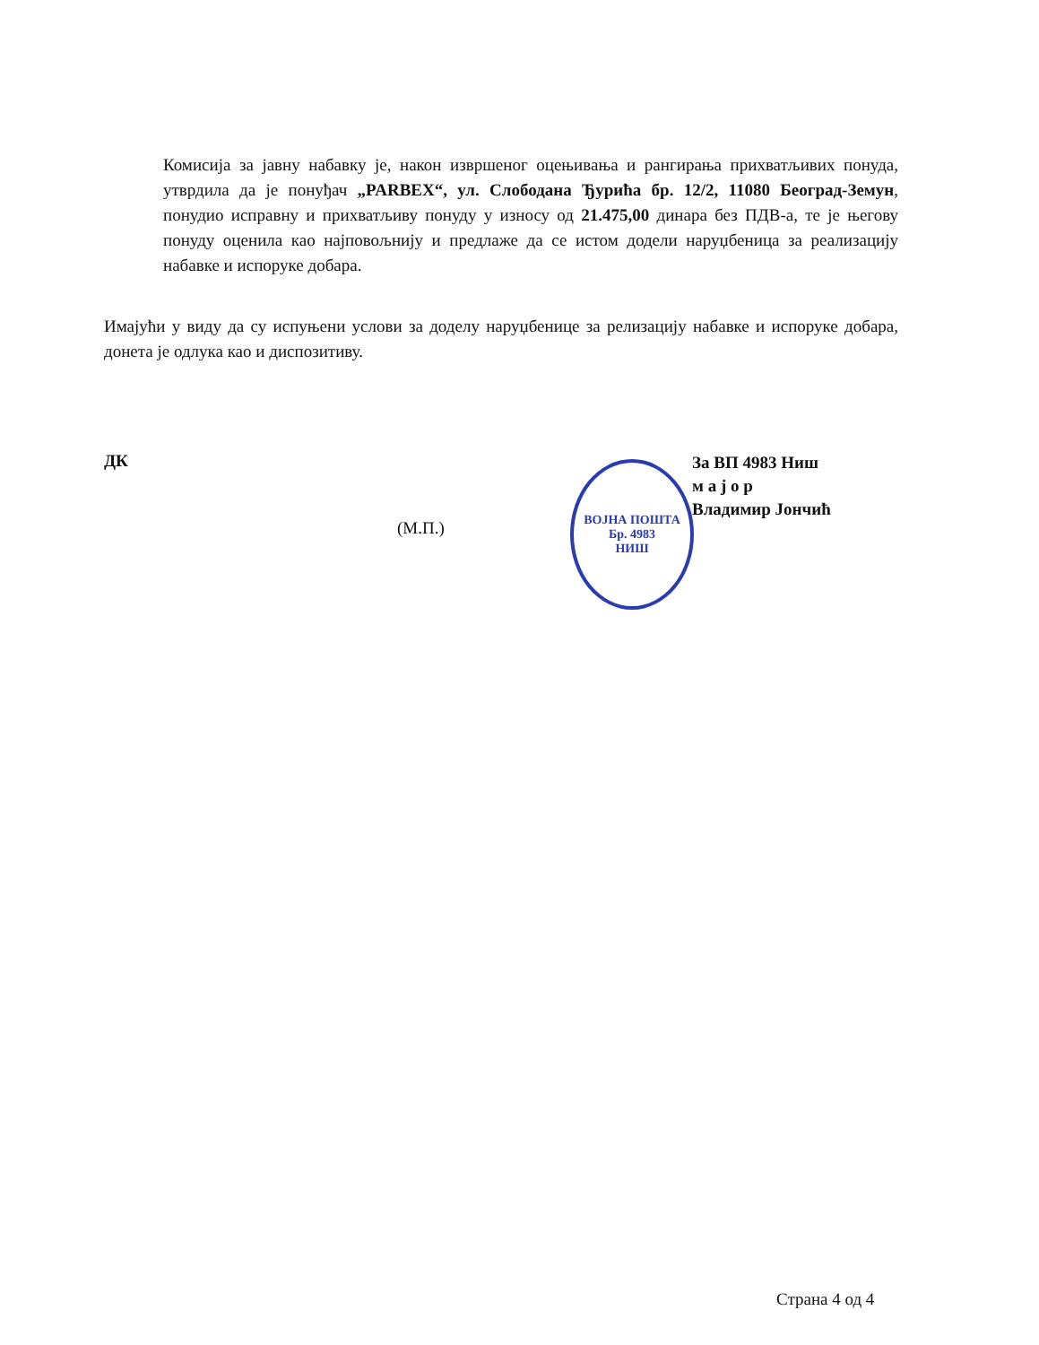Комисија за јавну набавку је, након извршеног оцењивања и рангирања прихватљивих понуда, утврдила да је понуђач „PARBEX“, ул. Слободана Ђурића бр. 12/2, 11080 Београд-Земун, понудио исправну и прихватљиву понуду у износу од 21.475,00 динара без ПДВ-а, те је његову понуду оценила као најповољнију и предлаже да се истом додели наруџбеница за реализацију набавке и испоруке добара.
Имајући у виду да су испуњени услови за доделу наруџбенице за релизацију набавке и испоруке добара, донета је одлука као и диспозитиву.
ДК
(М.П.)
ВОЈНА ПОШТА Бр. 4983
НИШ
За ВП 4983 Ниш
м а ј о р
Владимир Јончић
Страна 4 од 4